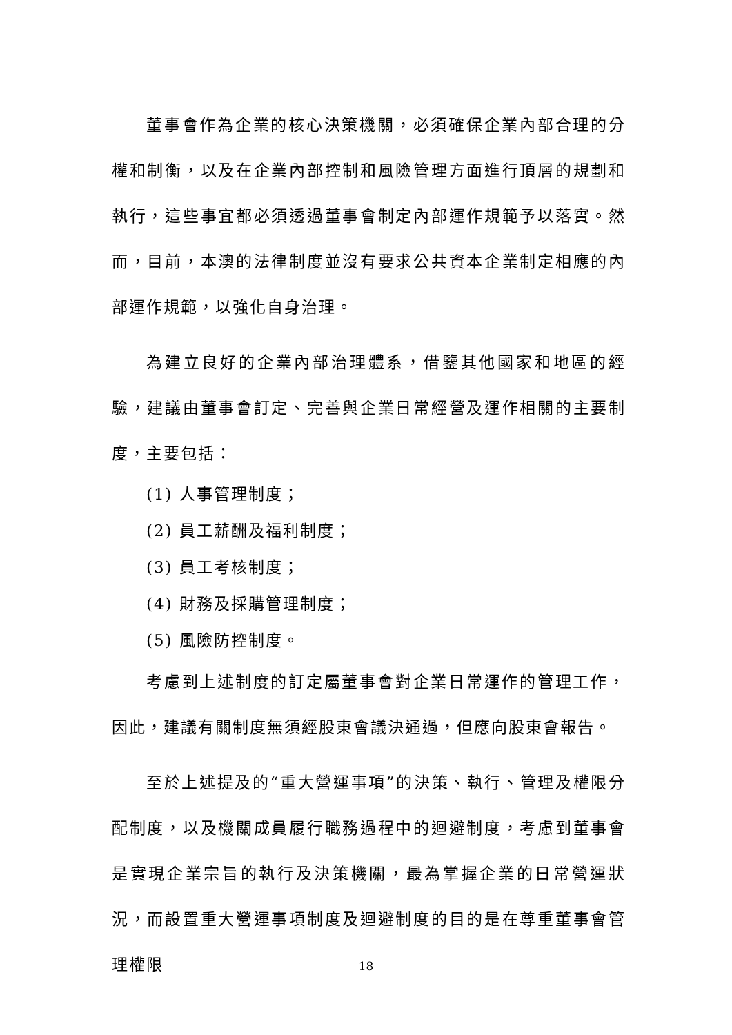董事會作為企業的核心決策機關，必須確保企業內部合理的分權和制衡，以及在企業內部控制和風險管理方面進行頂層的規劃和執行，這些事宜都必須透過董事會制定內部運作規範予以落實。然而，目前，本澳的法律制度並沒有要求公共資本企業制定相應的內部運作規範，以強化自身治理。
為建立良好的企業內部治理體系，借鑒其他國家和地區的經驗，建議由董事會訂定、完善與企業日常經營及運作相關的主要制度，主要包括：
(1) 人事管理制度；
(2) 員工薪酬及福利制度；
(3) 員工考核制度；
(4) 財務及採購管理制度；
(5) 風險防控制度。
考慮到上述制度的訂定屬董事會對企業日常運作的管理工作，因此，建議有關制度無須經股東會議決通過，但應向股東會報告。
至於上述提及的“重大營運事項”的決策、執行、管理及權限分配制度，以及機關成員履行職務過程中的迴避制度，考慮到董事會是實現企業宗旨的執行及決策機關，最為掌握企業的日常營運狀況，而設置重大營運事項制度及迴避制度的目的是在尊重董事會管理權限
18